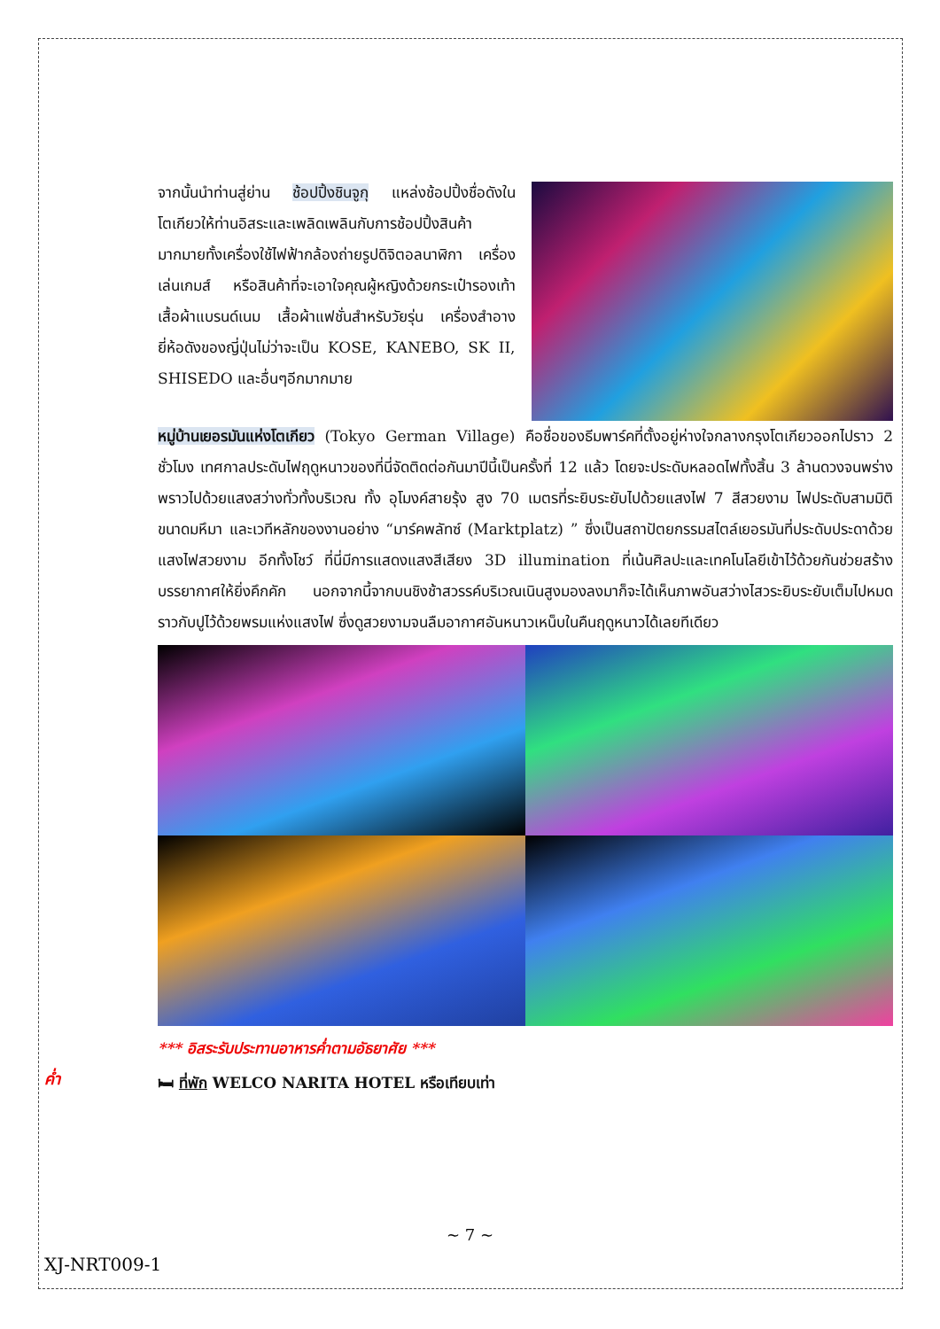จากนั้นนำท่านสู่ย่าน ช้อปปิ้งชินจูกุ แหล่งช้อปปิ้งชื่อดังในโตเกียวให้ท่านอิสระและเพลิดเพลินกับการช้อปปิ้งสินค้ามากมายทั้งเครื่องใช้ไฟฟ้ากล้องถ่ายรูปดิจิตอลนาฬิกา เครื่องเล่นเกมส์ หรือสินค้าที่จะเอาใจคุณผู้หญิงด้วยกระเป๋ารองเท้า เสื้อผ้าแบรนด์เนม เสื้อผ้าแฟชั่นสำหรับวัยรุ่น เครื่องสำอางยี่ห้อดังของญี่ปุ่นไม่ว่าจะเป็น KOSE, KANEBO, SK II, SHISEDO และอื่นๆอีกมากมาย
หมู่บ้านเยอรมันแห่งโตเกียว (Tokyo German Village) คือชื่อของธีมพาร์คที่ตั้งอยู่ห่างใจกลางกรุงโตเกียวออกไปราว 2 ชั่วโมง เทศกาลประดับไฟฤดูหนาวของที่นี่จัดติดต่อกันมาปีนี้เป็นครั้งที่ 12 แล้ว โดยจะประดับหลอดไฟทั้งสิ้น 3 ล้านดวงจนพร่างพราวไปด้วยแสงสว่างทั่วทั้งบริเวณ ทั้ง อุโมงค์สายรุ้ง สูง 70 เมตรที่ระยิบระยับไปด้วยแสงไฟ 7 สีสวยงาม ไฟประดับสามมิติขนาดมหึมา และเวทีหลักของงานอย่าง “มาร์คพลัทซ์ (Marktplatz) ” ซึ่งเป็นสถาปัตยกรรมสไตล์เยอรมันที่ประดับประดาด้วยแสงไฟสวยงาม อีกทั้งโชว์ ที่นี่มีการแสดงแสงสีเสียง 3D illumination ที่เน้นศิลปะและเทคโนโลยีเข้าไว้ด้วยกันช่วยสร้างบรรยากาศให้ยิ่งคึกคัก นอกจากนี้จากบนชิงช้าสวรรค์บริเวณเนินสูงมองลงมาก็จะได้เห็นภาพอันสว่างไสวระยิบระยับเต็มไปหมด ราวกับปูไว้ด้วยพรมแห่งแสงไฟ ซึ่งดูสวยงามจนลืมอากาศอันหนาวเหน็บในคืนฤดูหนาวได้เลยทีเดียว
*** อิสระรับประทานอาหารค่ำตามอัธยาศัย ***
🛏 ที่พัก WELCO NARITA HOTEL หรือเทียบเท่า
ค่ำ
~ 7 ~
XJ-NRT009-1